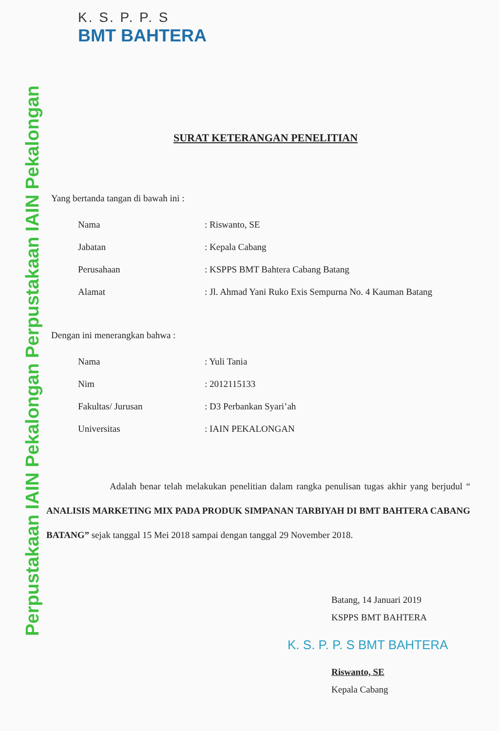Perpustakaan IAIN Pekalongan Perpustakaan IAIN Pekalongan
K. S. P. P. S
BMT BAHTERA
SURAT KETERANGAN PENELITIAN
Yang bertanda tangan di bawah ini :
| Nama | : Riswanto, SE |
| Jabatan | : Kepala Cabang |
| Perusahaan | : KSPPS BMT Bahtera Cabang Batang |
| Alamat | : Jl. Ahmad Yani Ruko Exis Sempurna No. 4 Kauman Batang |
Dengan ini menerangkan bahwa :
| Nama | : Yuli Tania |
| Nim | : 2012115133 |
| Fakultas/ Jurusan | : D3 Perbankan Syari’ah |
| Universitas | : IAIN PEKALONGAN |
Adalah benar telah melakukan penelitian dalam rangka penulisan tugas akhir yang berjudul “ ANALISIS MARKETING MIX PADA PRODUK SIMPANAN TARBIYAH DI BMT BAHTERA CABANG BATANG” sejak tanggal 15 Mei 2018 sampai dengan tanggal 29 November 2018.
Batang, 14 Januari 2019
KSPPS BMT BAHTERA
K. S. P. P. S BMT BAHTERA
Riswanto, SE
Kepala Cabang